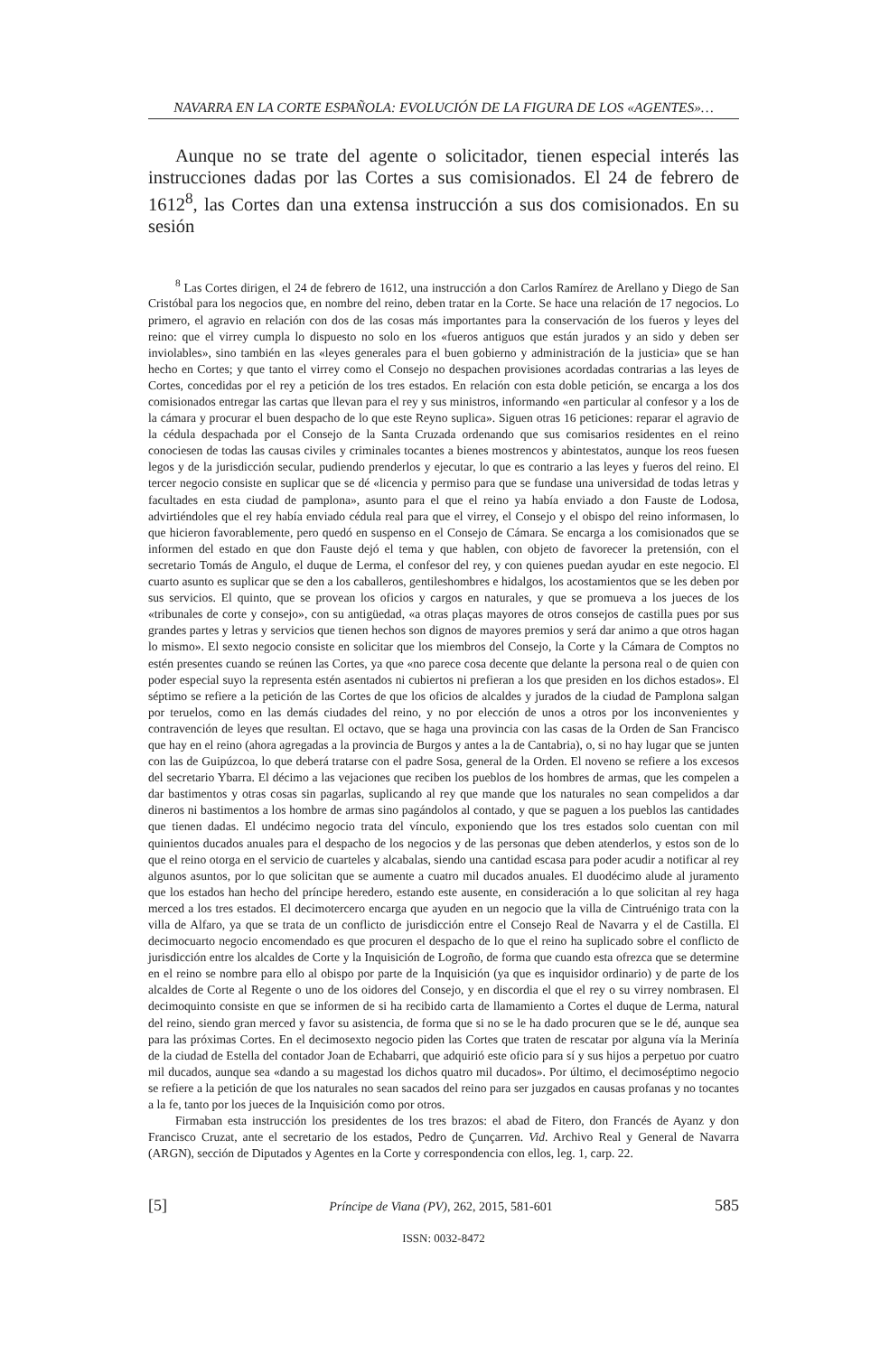NAVARRA EN LA CORTE ESPAÑOLA: EVOLUCIÓN DE LA FIGURA DE LOS «AGENTES»…
Aunque no se trate del agente o solicitador, tienen especial interés las instrucciones dadas por las Cortes a sus comisionados. El 24 de febrero de 1612<sup>8</sup>, las Cortes dan una extensa instrucción a sus dos comisionados. En su sesión
<sup>8</sup> Las Cortes dirigen, el 24 de febrero de 1612, una instrucción a don Carlos Ramírez de Arellano y Diego de San Cristóbal para los negocios que, en nombre del reino, deben tratar en la Corte. Se hace una relación de 17 negocios. Lo primero, el agravio en relación con dos de las cosas más importantes para la conservación de los fueros y leyes del reino: que el virrey cumpla lo dispuesto no solo en los «fueros antiguos que están jurados y an sido y deben ser inviolables», sino también en las «leyes generales para el buen gobierno y administración de la justicia» que se han hecho en Cortes; y que tanto el virrey como el Consejo no despachen provisiones acordadas contrarias a las leyes de Cortes, concedidas por el rey a petición de los tres estados. En relación con esta doble petición, se encarga a los dos comisionados entregar las cartas que llevan para el rey y sus ministros, informando «en particular al confesor y a los de la cámara y procurar el buen despacho de lo que este Reyno suplica». Siguen otras 16 peticiones: reparar el agravio de la cédula despachada por el Consejo de la Santa Cruzada ordenando que sus comisarios residentes en el reino conociesen de todas las causas civiles y criminales tocantes a bienes mostrencos y abintestatos, aunque los reos fuesen legos y de la jurisdicción secular, pudiendo prenderlos y ejecutar, lo que es contrario a las leyes y fueros del reino. El tercer negocio consiste en suplicar que se dé «licencia y permiso para que se fundase una universidad de todas letras y facultades en esta ciudad de pamplona», asunto para el que el reino ya había enviado a don Fauste de Lodosa, advirtiéndoles que el rey había enviado cédula real para que el virrey, el Consejo y el obispo del reino informasen, lo que hicieron favorablemente, pero quedó en suspenso en el Consejo de Cámara. Se encarga a los comisionados que se informen del estado en que don Fauste dejó el tema y que hablen, con objeto de favorecer la pretensión, con el secretario Tomás de Angulo, el duque de Lerma, el confesor del rey, y con quienes puedan ayudar en este negocio. El cuarto asunto es suplicar que se den a los caballeros, gentileshombres e hidalgos, los acostamientos que se les deben por sus servicios. El quinto, que se provean los oficios y cargos en naturales, y que se promueva a los jueces de los «tribunales de corte y consejo», con su antigüedad, «a otras plaças mayores de otros consejos de castilla pues por sus grandes partes y letras y servicios que tienen hechos son dignos de mayores premios y será dar animo a que otros hagan lo mismo». El sexto negocio consiste en solicitar que los miembros del Consejo, la Corte y la Cámara de Comptos no estén presentes cuando se reúnen las Cortes, ya que «no parece cosa decente que delante la persona real o de quien con poder especial suyo la representa estén asentados ni cubiertos ni prefieran a los que presiden en los dichos estados». El séptimo se refiere a la petición de las Cortes de que los oficios de alcaldes y jurados de la ciudad de Pamplona salgan por teruelos, como en las demás ciudades del reino, y no por elección de unos a otros por los inconvenientes y contravención de leyes que resultan. El octavo, que se haga una provincia con las casas de la Orden de San Francisco que hay en el reino (ahora agregadas a la provincia de Burgos y antes a la de Cantabria), o, si no hay lugar que se junten con las de Guipúzcoa, lo que deberá tratarse con el padre Sosa, general de la Orden. El noveno se refiere a los excesos del secretario Ybarra. El décimo a las vejaciones que reciben los pueblos de los hombres de armas, que les compelen a dar bastimentos y otras cosas sin pagarlas, suplicando al rey que mande que los naturales no sean compelidos a dar dineros ni bastimentos a los hombre de armas sino pagándolos al contado, y que se paguen a los pueblos las cantidades que tienen dadas. El undécimo negocio trata del vínculo, exponiendo que los tres estados solo cuentan con mil quinientos ducados anuales para el despacho de los negocios y de las personas que deben atenderlos, y estos son de lo que el reino otorga en el servicio de cuarteles y alcabalas, siendo una cantidad escasa para poder acudir a notificar al rey algunos asuntos, por lo que solicitan que se aumente a cuatro mil ducados anuales. El duodécimo alude al juramento que los estados han hecho del príncipe heredero, estando este ausente, en consideración a lo que solicitan al rey haga merced a los tres estados. El decimotercero encarga que ayuden en un negocio que la villa de Cintruénigo trata con la villa de Alfaro, ya que se trata de un conflicto de jurisdicción entre el Consejo Real de Navarra y el de Castilla. El decimocuarto negocio encomendado es que procuren el despacho de lo que el reino ha suplicado sobre el conflicto de jurisdicción entre los alcaldes de Corte y la Inquisición de Logroño, de forma que cuando esta ofrezca que se determine en el reino se nombre para ello al obispo por parte de la Inquisición (ya que es inquisidor ordinario) y de parte de los alcaldes de Corte al Regente o uno de los oidores del Consejo, y en discordia el que el rey o su virrey nombrasen. El decimoquinto consiste en que se informen de si ha recibido carta de llamamiento a Cortes el duque de Lerma, natural del reino, siendo gran merced y favor su asistencia, de forma que si no se le ha dado procuren que se le dé, aunque sea para las próximas Cortes. En el decimosexto negocio piden las Cortes que traten de rescatar por alguna vía la Merinía de la ciudad de Estella del contador Joan de Echabarri, que adquirió este oficio para sí y sus hijos a perpetuo por cuatro mil ducados, aunque sea «dando a su magestad los dichos quatro mil ducados». Por último, el decimoséptimo negocio se refiere a la petición de que los naturales no sean sacados del reino para ser juzgados en causas profanas y no tocantes a la fe, tanto por los jueces de la Inquisición como por otros.
Firmaban esta instrucción los presidentes de los tres brazos: el abad de Fitero, don Francés de Ayanz y don Francisco Cruzat, ante el secretario de los estados, Pedro de Çunçarren. Vid. Archivo Real y General de Navarra (ARGN), sección de Diputados y Agentes en la Corte y correspondencia con ellos, leg. 1, carp. 22.
[5] Príncipe de Viana (PV), 262, 2015, 581-601 585
ISSN: 0032-8472